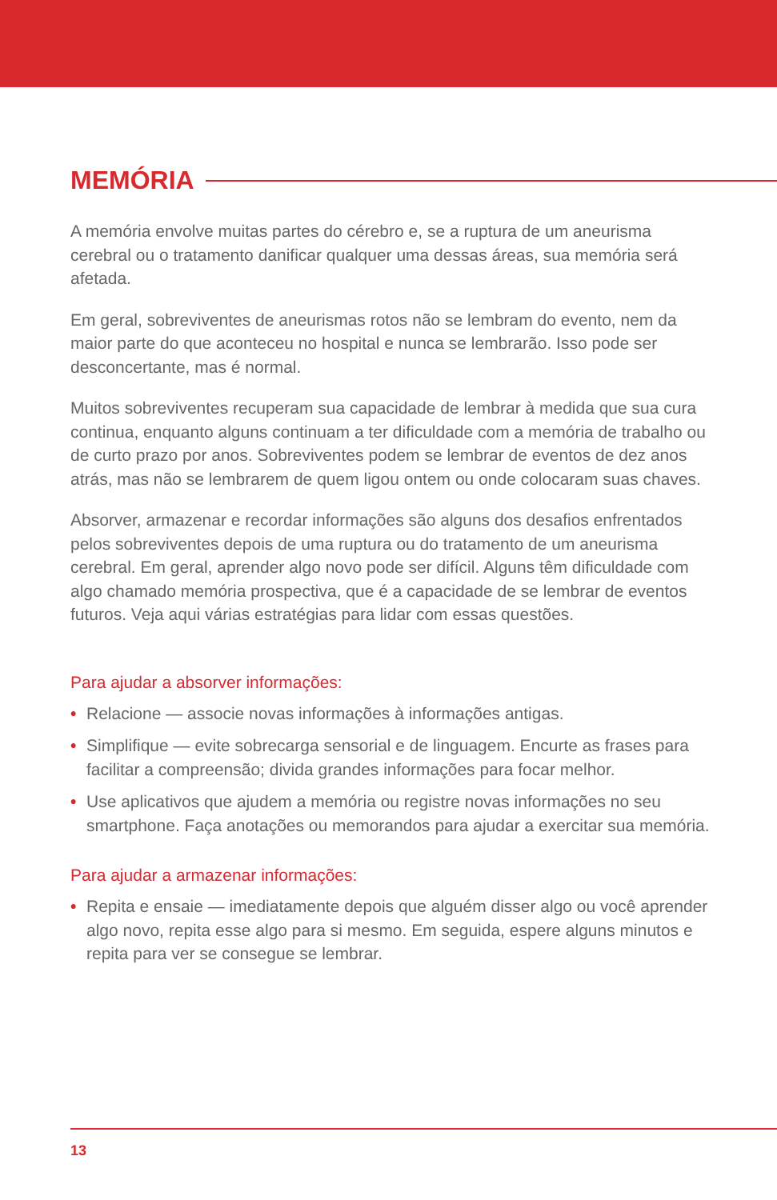MEMÓRIA
A memória envolve muitas partes do cérebro e, se a ruptura de um aneurisma cerebral ou o tratamento danificar qualquer uma dessas áreas, sua memória será afetada.
Em geral, sobreviventes de aneurismas rotos não se lembram do evento, nem da maior parte do que aconteceu no hospital e nunca se lembrarão. Isso pode ser desconcertante, mas é normal.
Muitos sobreviventes recuperam sua capacidade de lembrar à medida que sua cura continua, enquanto alguns continuam a ter dificuldade com a memória de trabalho ou de curto prazo por anos. Sobreviventes podem se lembrar de eventos de dez anos atrás, mas não se lembrarem de quem ligou ontem ou onde colocaram suas chaves.
Absorver, armazenar e recordar informações são alguns dos desafios enfrentados pelos sobreviventes depois de uma ruptura ou do tratamento de um aneurisma cerebral. Em geral, aprender algo novo pode ser difícil. Alguns têm dificuldade com algo chamado memória prospectiva, que é a capacidade de se lembrar de eventos futuros. Veja aqui várias estratégias para lidar com essas questões.
Para ajudar a absorver informações:
• Relacione — associe novas informações à informações antigas.
• Simplifique — evite sobrecarga sensorial e de linguagem. Encurte as frases para facilitar a compreensão; divida grandes informações para focar melhor.
• Use aplicativos que ajudem a memória ou registre novas informações no seu smartphone. Faça anotações ou memorandos para ajudar a exercitar sua memória.
Para ajudar a armazenar informações:
• Repita e ensaie — imediatamente depois que alguém disser algo ou você aprender algo novo, repita esse algo para si mesmo. Em seguida, espere alguns minutos e repita para ver se consegue se lembrar.
13